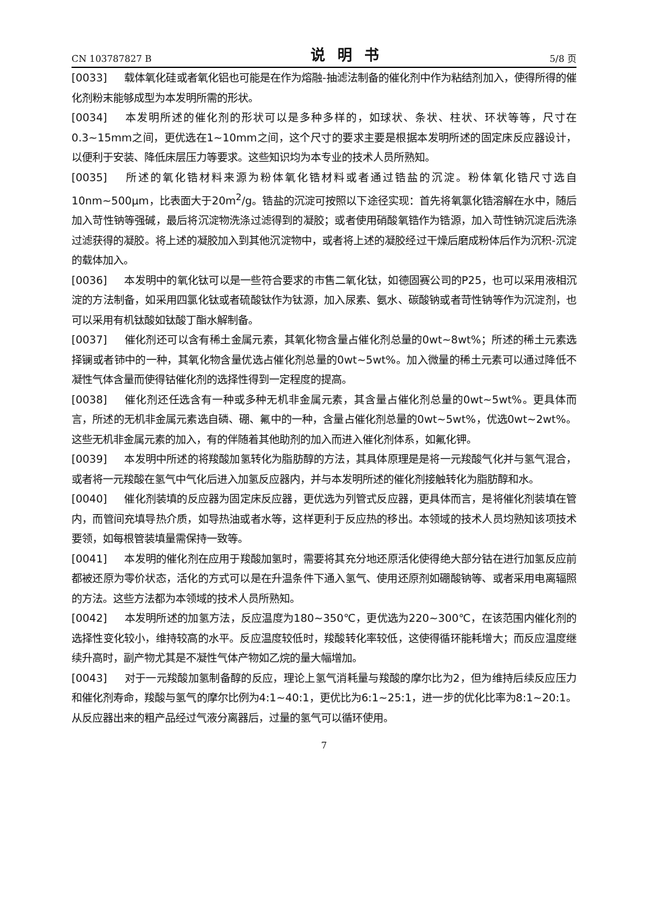CN 103787827 B 说明书 5/8 页
[0033] 载体氧化硅或者氧化铝也可能是在作为熔融-抽滤法制备的催化剂中作为粘结剂加入，使得所得的催化剂粉末能够成型为本发明所需的形状。
[0034] 本发明所述的催化剂的形状可以是多种多样的，如球状、条状、柱状、环状等等，尺寸在0.3~15mm之间，更优选在1~10mm之间，这个尺寸的要求主要是根据本发明所述的固定床反应器设计，以便利于安装、降低床层压力等要求。这些知识均为本专业的技术人员所熟知。
[0035] 所述的氧化锆材料来源为粉体氧化锆材料或者通过锆盐的沉淀。粉体氧化锆尺寸选自10nm~500μm，比表面大于20m<sup>2</sup>/g。锆盐的沉淀可按照以下途径实现：首先将氧氯化锆溶解在水中，随后加入苛性钠等强碱，最后将沉淀物洗涤过滤得到的凝胶；或者使用硝酸氧锆作为锆源，加入苛性钠沉淀后洗涤过滤获得的凝胶。将上述的凝胶加入到其他沉淀物中，或者将上述的凝胶经过干燥后磨成粉体后作为沉积-沉淀的载体加入。
[0036] 本发明中的氧化钛可以是一些符合要求的市售二氧化钛，如德固赛公司的P25，也可以采用液相沉淀的方法制备，如采用四氯化钛或者硫酸钛作为钛源，加入尿素、氨水、碳酸钠或者苛性钠等作为沉淀剂，也可以采用有机钛酸如钛酸丁酯水解制备。
[0037] 催化剂还可以含有稀土金属元素，其氧化物含量占催化剂总量的0wt~8wt%；所述的稀土元素选择镧或者铈中的一种，其氧化物含量优选占催化剂总量的0wt~5wt%。加入微量的稀土元素可以通过降低不凝性气体含量而使得钴催化剂的选择性得到一定程度的提高。
[0038] 催化剂还任选含有一种或多种无机非金属元素，其含量占催化剂总量的0wt~5wt%。更具体而言，所述的无机非金属元素选自磷、硼、氟中的一种，含量占催化剂总量的0wt~5wt%，优选0wt~2wt%。这些无机非金属元素的加入，有的伴随着其他助剂的加入而进入催化剂体系，如氟化钾。
[0039] 本发明中所述的将羧酸加氢转化为脂肪醇的方法，其具体原理是是将一元羧酸气化并与氢气混合，或者将一元羧酸在氢气中气化后进入加氢反应器内，并与本发明所述的催化剂接触转化为脂肪醇和水。
[0040] 催化剂装填的反应器为固定床反应器，更优选为列管式反应器，更具体而言，是将催化剂装填在管内，而管间充填导热介质，如导热油或者水等，这样更利于反应热的移出。本领域的技术人员均熟知该项技术要领，如每根管装填量需保持一致等。
[0041] 本发明的催化剂在应用于羧酸加氢时，需要将其充分地还原活化使得绝大部分钴在进行加氢反应前都被还原为零价状态，活化的方式可以是在升温条件下通入氢气、使用还原剂如硼酸钠等、或者采用电离辐照的方法。这些方法都为本领域的技术人员所熟知。
[0042] 本发明所述的加氢方法，反应温度为180~350℃，更优选为220~300℃，在该范围内催化剂的选择性变化较小，维持较高的水平。反应温度较低时，羧酸转化率较低，这使得循环能耗增大；而反应温度继续升高时，副产物尤其是不凝性气体产物如乙烷的量大幅增加。
[0043] 对于一元羧酸加氢制备醇的反应，理论上氢气消耗量与羧酸的摩尔比为2，但为维持后续反应压力和催化剂寿命，羧酸与氢气的摩尔比例为4:1~40:1，更优比为6:1~25:1，进一步的优化比率为8:1~20:1。从反应器出来的粗产品经过气液分离器后，过量的氢气可以循环使用。
7